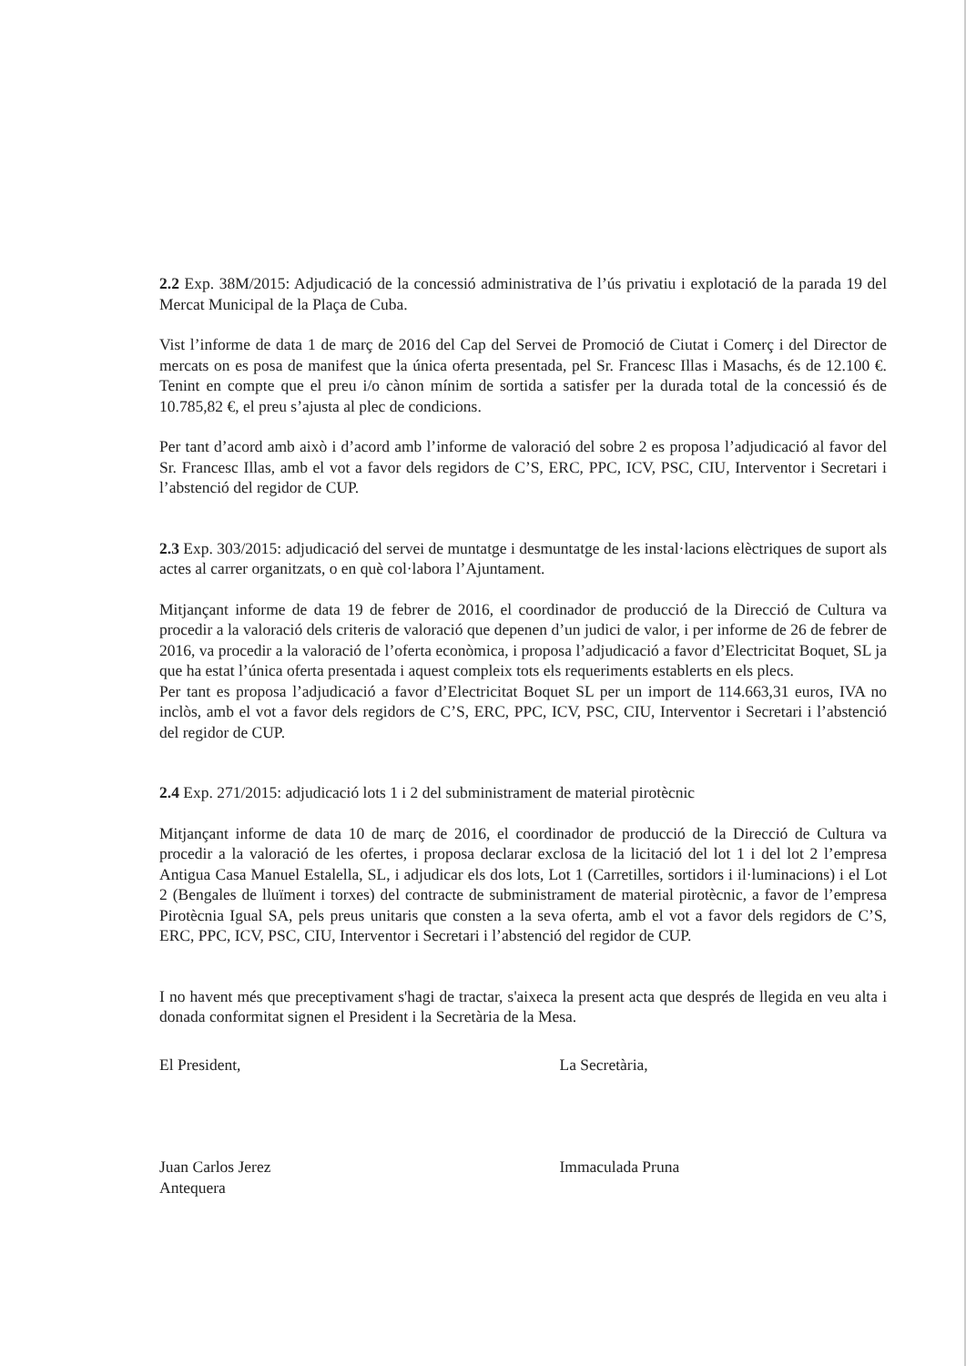2.2 Exp. 38M/2015: Adjudicació de la concessió administrativa de l’ús privatiu i explotació de la parada 19 del Mercat Municipal de la Plaça de Cuba.
Vist l’informe de data 1 de març de 2016 del Cap del Servei de Promoció de Ciutat i Comerç i del Director de mercats on es posa de manifest que la única oferta presentada, pel Sr. Francesc Illas i Masachs, és de 12.100 €. Tenint en compte que el preu i/o cànon mínim de sortida a satisfer per la durada total de la concessió és de 10.785,82 €, el preu s’ajusta al plec de condicions.
Per tant d’acord amb això i d’acord amb l’informe de valoració del sobre 2 es proposa l’adjudicació al favor del Sr. Francesc Illas, amb el vot a favor dels regidors de C’S, ERC, PPC, ICV, PSC, CIU, Interventor i Secretari i l’abstenció del regidor de CUP.
2.3 Exp. 303/2015: adjudicació del servei de muntatge i desmuntatge de les instal·lacions elèctriques de suport als actes al carrer organitzats, o en què col·labora l’Ajuntament.
Mitjançant informe de data 19 de febrer de 2016, el coordinador de producció de la Direcció de Cultura va procedir a la valoració dels criteris de valoració que depenen d’un judici de valor, i per informe de 26 de febrer de 2016, va procedir a la valoració de l’oferta econòmica, i proposa l’adjudicació a favor d’Electricitat Boquet, SL ja que ha estat l’única oferta presentada i aquest compleix tots els requeriments establerts en els plecs.
Per tant es proposa l’adjudicació a favor d’Electricitat Boquet SL per un import de 114.663,31 euros, IVA no inclòs, amb el vot a favor dels regidors de C’S, ERC, PPC, ICV, PSC, CIU, Interventor i Secretari i l’abstenció del regidor de CUP.
2.4 Exp. 271/2015: adjudicació lots 1 i 2 del subministrament de material pirotècnic
Mitjançant informe de data 10 de març de 2016, el coordinador de producció de la Direcció de Cultura va procedir a la valoració de les ofertes, i proposa declarar exclosa de la licitació del lot 1 i del lot 2 l’empresa Antigua Casa Manuel Estalella, SL, i adjudicar els dos lots, Lot 1 (Carretilles, sortidors i il·luminacions) i el Lot 2 (Bengales de lluïment i torxes) del contracte de subministrament de material pirotècnic, a favor de l’empresa Pirotècnia Igual SA, pels preus unitaris que consten a la seva oferta, amb el vot a favor dels regidors de C’S, ERC, PPC, ICV, PSC, CIU, Interventor i Secretari i l’abstenció del regidor de CUP.
I no havent més que preceptivament s'hagi de tractar, s'aixeca la present acta que després de llegida en veu alta i donada conformitat signen el President i la Secretària de la Mesa.
El President,
Juan Carlos Jerez Antequera
La Secretària,
Immaculada Pruna